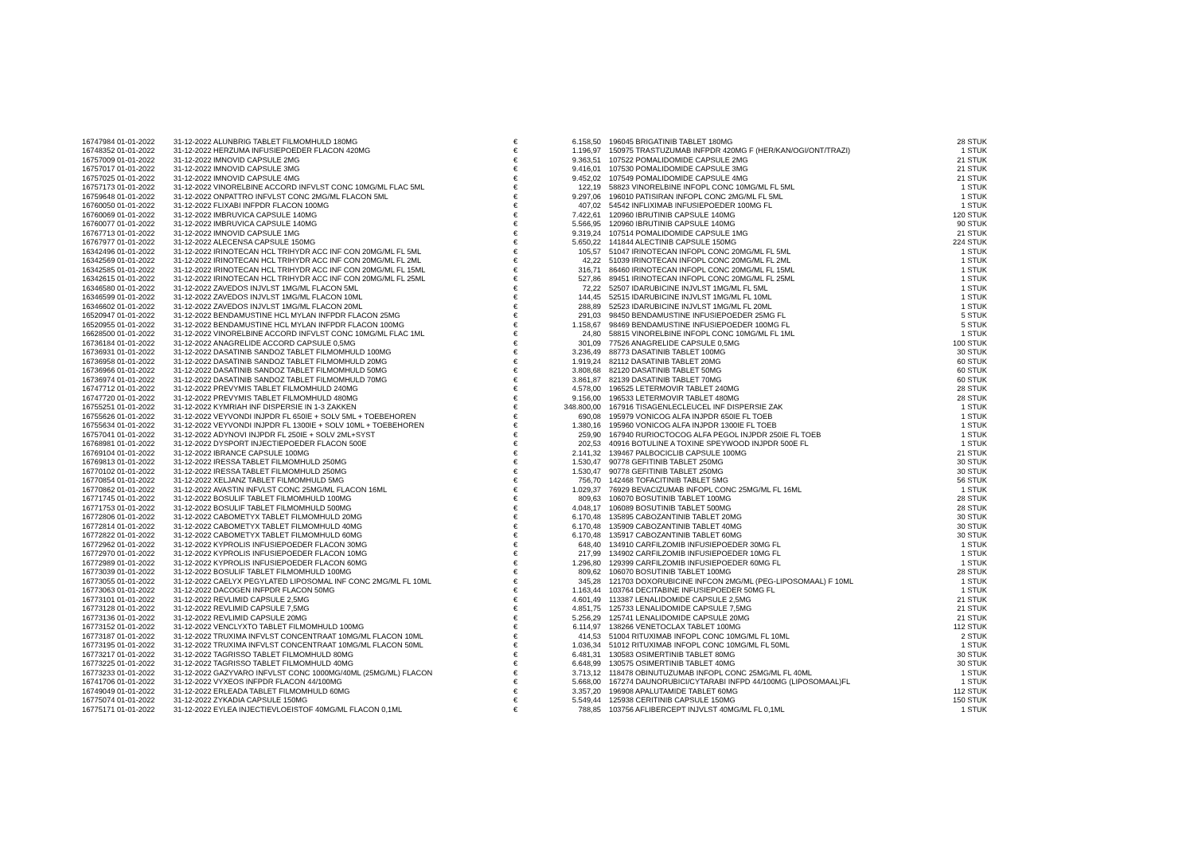| 16747984 01-01-2022 | 31-12-2022 | ALUNBRIG TABLET FILMOMHULD 180MG | € | 6.158,50 | | 196045 BRIGATINIB TABLET 180MG | 28 STUK |
| 16748352 01-01-2022 | 31-12-2022 | HERZUMA INFUSIEPOEDER FLACON 420MG | € | 1.196,97 | | 150975 TRASTUZUMAB INFPDR 420MG F (HER/KAN/OGI/ONT/TRAZI) | 1 STUK |
| 16757009 01-01-2022 | 31-12-2022 | IMNOVID CAPSULE 2MG | € | 9.363,51 | | 107522 POMALIDOMIDE CAPSULE 2MG | 21 STUK |
| 16757017 01-01-2022 | 31-12-2022 | IMNOVID CAPSULE 3MG | € | 9.416,01 | | 107530 POMALIDOMIDE CAPSULE 3MG | 21 STUK |
| 16757025 01-01-2022 | 31-12-2022 | IMNOVID CAPSULE 4MG | € | 9.452,02 | | 107549 POMALIDOMIDE CAPSULE 4MG | 21 STUK |
| 16757173 01-01-2022 | 31-12-2022 | VINORELBINE ACCORD INFVLST CONC 10MG/ML FLAC 5ML | € | 122,19 | | 58823 VINORELBINE INFOPL CONC 10MG/ML FL 5ML | 1 STUK |
| 16759648 01-01-2022 | 31-12-2022 | ONPATTRO INFVLST CONC 2MG/ML FLACON 5ML | € | 9.297,06 | | 196010 PATISIRAN INFOPL CONC 2MG/ML FL 5ML | 1 STUK |
| 16760050 01-01-2022 | 31-12-2022 | FLIXABI INFPDR FLACON 100MG | € | 407,02 | | 54542 INFLIXIMAB INFUSIEPOEDER 100MG FL | 1 STUK |
| 16760069 01-01-2022 | 31-12-2022 | IMBRUVICA CAPSULE 140MG | € | 7.422,61 | | 120960 IBRUTINIB CAPSULE 140MG | 120 STUK |
| 16760077 01-01-2022 | 31-12-2022 | IMBRUVICA CAPSULE 140MG | € | 5.566,95 | | 120960 IBRUTINIB CAPSULE 140MG | 90 STUK |
| 16767713 01-01-2022 | 31-12-2022 | IMNOVID CAPSULE 1MG | € | 9.319,24 | | 107514 POMALIDOMIDE CAPSULE 1MG | 21 STUK |
| 16767977 01-01-2022 | 31-12-2022 | ALECENSA CAPSULE 150MG | € | 5.650,22 | | 141844 ALECTINIB CAPSULE 150MG | 224 STUK |
| 16342496 01-01-2022 | 31-12-2022 | IRINOTECAN HCL TRIHYDR ACC INF CON 20MG/ML FL 5ML | € | 105,57 | | 51047 IRINOTECAN INFOPL CONC 20MG/ML FL 5ML | 1 STUK |
| 16342569 01-01-2022 | 31-12-2022 | IRINOTECAN HCL TRIHYDR ACC INF CON 20MG/ML FL 2ML | € | 42,22 | | 51039 IRINOTECAN INFOPL CONC 20MG/ML FL 2ML | 1 STUK |
| 16342585 01-01-2022 | 31-12-2022 | IRINOTECAN HCL TRIHYDR ACC INF CON 20MG/ML FL 15ML | € | 316,71 | | 86460 IRINOTECAN INFOPL CONC 20MG/ML FL 15ML | 1 STUK |
| 16342615 01-01-2022 | 31-12-2022 | IRINOTECAN HCL TRIHYDR ACC INF CON 20MG/ML FL 25ML | € | 527,86 | | 89451 IRINOTECAN INFOPL CONC 20MG/ML FL 25ML | 1 STUK |
| 16346580 01-01-2022 | 31-12-2022 | ZAVEDOS INJVLST 1MG/ML FLACON 5ML | € | 72,22 | | 52507 IDARUBICINE INJVLST 1MG/ML FL 5ML | 1 STUK |
| 16346599 01-01-2022 | 31-12-2022 | ZAVEDOS INJVLST 1MG/ML FLACON 10ML | € | 144,45 | | 52515 IDARUBICINE INJVLST 1MG/ML FL 10ML | 1 STUK |
| 16346602 01-01-2022 | 31-12-2022 | ZAVEDOS INJVLST 1MG/ML FLACON 20ML | € | 288,89 | | 52523 IDARUBICINE INJVLST 1MG/ML FL 20ML | 1 STUK |
| 16520947 01-01-2022 | 31-12-2022 | BENDAMUSTINE HCL MYLAN INFPDR FLACON 25MG | € | 291,03 | | 98450 BENDAMUSTINE INFUSIEPOEDER 25MG FL | 5 STUK |
| 16520955 01-01-2022 | 31-12-2022 | BENDAMUSTINE HCL MYLAN INFPDR FLACON 100MG | € | 1.158,67 | | 98469 BENDAMUSTINE INFUSIEPOEDER 100MG FL | 5 STUK |
| 16628500 01-01-2022 | 31-12-2022 | VINORELBINE ACCORD INFVLST CONC 10MG/ML FLAC 1ML | € | 24,80 | | 58815 VINORELBINE INFOPL CONC 10MG/ML FL 1ML | 1 STUK |
| 16736184 01-01-2022 | 31-12-2022 | ANAGRELIDE ACCORD CAPSULE 0,5MG | € | 301,09 | | 77526 ANAGRELIDE CAPSULE 0,5MG | 100 STUK |
| 16736931 01-01-2022 | 31-12-2022 | DASATINIB SANDOZ TABLET FILMOMHULD 100MG | € | 3.236,49 | | 88773 DASATINIB TABLET 100MG | 30 STUK |
| 16736958 01-01-2022 | 31-12-2022 | DASATINIB SANDOZ TABLET FILMOMHULD 20MG | € | 1.919,24 | | 82112 DASATINIB TABLET 20MG | 60 STUK |
| 16736966 01-01-2022 | 31-12-2022 | DASATINIB SANDOZ TABLET FILMOMHULD 50MG | € | 3.808,68 | | 82120 DASATINIB TABLET 50MG | 60 STUK |
| 16736974 01-01-2022 | 31-12-2022 | DASATINIB SANDOZ TABLET FILMOMHULD 70MG | € | 3.861,87 | | 82139 DASATINIB TABLET 70MG | 60 STUK |
| 16747712 01-01-2022 | 31-12-2022 | PREVYMIS TABLET FILMOMHULD 240MG | € | 4.578,00 | | 196525 LETERMOVIR TABLET 240MG | 28 STUK |
| 16747720 01-01-2022 | 31-12-2022 | PREVYMIS TABLET FILMOMHULD 480MG | € | 9.156,00 | | 196533 LETERMOVIR TABLET 480MG | 28 STUK |
| 16755251 01-01-2022 | 31-12-2022 | KYMRIAH INF DISPERSIE IN 1-3 ZAKKEN | € | 348.800,00 | | 167916 TISAGENLECLEUCEL INF DISPERSIE ZAK | 1 STUK |
| 16755626 01-01-2022 | 31-12-2022 | VEYVONDI INJPDR FL 650IE + SOLV 5ML + TOEBEHOREN | € | 690,08 | | 195979 VONICOG ALFA INJPDR 650IE FL TOEB | 1 STUK |
| 16755634 01-01-2022 | 31-12-2022 | VEYVONDI INJPDR FL 1300IE + SOLV 10ML + TOEBEHOREN | € | 1.380,16 | | 195960 VONICOG ALFA INJPDR 1300IE FL TOEB | 1 STUK |
| 16757041 01-01-2022 | 31-12-2022 | ADYNOVI INJPDR FL 250IE + SOLV 2ML+SYST | € | 259,90 | | 167940 RURIOCTOCOG ALFA PEGOL INJPDR 250IE FL TOEB | 1 STUK |
| 16768981 01-01-2022 | 31-12-2022 | DYSPORT INJECTIEPOEDER FLACON 500E | € | 202,53 | | 40916 BOTULINE A TOXINE SPEYWOOD INJPDR 500E FL | 1 STUK |
| 16769104 01-01-2022 | 31-12-2022 | IBRANCE CAPSULE 100MG | € | 2.141,32 | | 139467 PALBOCICLIB CAPSULE 100MG | 21 STUK |
| 16769813 01-01-2022 | 31-12-2022 | IRESSA TABLET FILMOMHULD 250MG | € | 1.530,47 | | 90778 GEFITINIB TABLET 250MG | 30 STUK |
| 16770102 01-01-2022 | 31-12-2022 | IRESSA TABLET FILMOMHULD 250MG | € | 1.530,47 | | 90778 GEFITINIB TABLET 250MG | 30 STUK |
| 16770854 01-01-2022 | 31-12-2022 | XELJANZ TABLET FILMOMHULD 5MG | € | 756,70 | | 142468 TOFACITINIB TABLET 5MG | 56 STUK |
| 16770862 01-01-2022 | 31-12-2022 | AVASTIN INFVLST CONC 25MG/ML FLACON 16ML | € | 1.029,37 | | 76929 BEVACIZUMAB INFOPL CONC 25MG/ML FL 16ML | 1 STUK |
| 16771745 01-01-2022 | 31-12-2022 | BOSULIF TABLET FILMOMHULD 100MG | € | 809,63 | | 106070 BOSUTINIB TABLET 100MG | 28 STUK |
| 16771753 01-01-2022 | 31-12-2022 | BOSULIF TABLET FILMOMHULD 500MG | € | 4.048,17 | | 106089 BOSUTINIB TABLET 500MG | 28 STUK |
| 16772806 01-01-2022 | 31-12-2022 | CABOMETYX TABLET FILMOMHULD 20MG | € | 6.170,48 | | 135895 CABOZANTINIB TABLET 20MG | 30 STUK |
| 16772814 01-01-2022 | 31-12-2022 | CABOMETYX TABLET FILMOMHULD 40MG | € | 6.170,48 | | 135909 CABOZANTINIB TABLET 40MG | 30 STUK |
| 16772822 01-01-2022 | 31-12-2022 | CABOMETYX TABLET FILMOMHULD 60MG | € | 6.170,48 | | 135917 CABOZANTINIB TABLET 60MG | 30 STUK |
| 16772962 01-01-2022 | 31-12-2022 | KYPROLIS INFUSIEPOEDER FLACON 30MG | € | 648,40 | | 134910 CARFILZOMIB INFUSIEPOEDER 30MG FL | 1 STUK |
| 16772970 01-01-2022 | 31-12-2022 | KYPROLIS INFUSIEPOEDER FLACON 10MG | € | 217,99 | | 134902 CARFILZOMIB INFUSIEPOEDER 10MG FL | 1 STUK |
| 16772989 01-01-2022 | 31-12-2022 | KYPROLIS INFUSIEPOEDER FLACON 60MG | € | 1.296,80 | | 129399 CARFILZOMIB INFUSIEPOEDER 60MG FL | 1 STUK |
| 16773039 01-01-2022 | 31-12-2022 | BOSULIF TABLET FILMOMHULD 100MG | € | 809,62 | | 106070 BOSUTINIB TABLET 100MG | 28 STUK |
| 16773055 01-01-2022 | 31-12-2022 | CAELYX PEGYLATED LIPOSOMAL INF CONC 2MG/ML FL 10ML | € | 345,28 | | 121703 DOXORUBICINE INFCON 2MG/ML (PEG-LIPOSOMAAL) F 10ML | 1 STUK |
| 16773063 01-01-2022 | 31-12-2022 | DACOGEN INFPDR FLACON 50MG | € | 1.163,44 | | 103764 DECITABINE INFUSIEPOEDER 50MG FL | 1 STUK |
| 16773101 01-01-2022 | 31-12-2022 | REVLIMID CAPSULE 2,5MG | € | 4.601,49 | | 113387 LENALIDOMIDE CAPSULE 2,5MG | 21 STUK |
| 16773128 01-01-2022 | 31-12-2022 | REVLIMID CAPSULE 7,5MG | € | 4.851,75 | | 125733 LENALIDOMIDE CAPSULE 7,5MG | 21 STUK |
| 16773136 01-01-2022 | 31-12-2022 | REVLIMID CAPSULE 20MG | € | 5.256,29 | | 125741 LENALIDOMIDE CAPSULE 20MG | 21 STUK |
| 16773152 01-01-2022 | 31-12-2022 | VENCLYXTO TABLET FILMOMHULD 100MG | € | 6.114,97 | | 138266 VENETOCLAX TABLET 100MG | 112 STUK |
| 16773187 01-01-2022 | 31-12-2022 | TRUXIMA INFVLST CONCENTRAAT 10MG/ML FLACON 10ML | € | 414,53 | | 51004 RITUXIMAB INFOPL CONC 10MG/ML FL 10ML | 2 STUK |
| 16773195 01-01-2022 | 31-12-2022 | TRUXIMA INFVLST CONCENTRAAT 10MG/ML FLACON 50ML | € | 1.036,34 | | 51012 RITUXIMAB INFOPL CONC 10MG/ML FL 50ML | 1 STUK |
| 16773217 01-01-2022 | 31-12-2022 | TAGRISSO TABLET FILMOMHULD 80MG | € | 6.481,31 | | 130583 OSIMERTINIB TABLET 80MG | 30 STUK |
| 16773225 01-01-2022 | 31-12-2022 | TAGRISSO TABLET FILMOMHULD 40MG | € | 6.648,99 | | 130575 OSIMERTINIB TABLET 40MG | 30 STUK |
| 16773233 01-01-2022 | 31-12-2022 | GAZYVARO INFVLST CONC 1000MG/40ML (25MG/ML) FLACON | € | 3.713,12 | | 118478 OBINUTUZUMAB INFOPL CONC 25MG/ML FL 40ML | 1 STUK |
| 16741706 01-01-2022 | 31-12-2022 | VYXEOS INFPDR FLACON 44/100MG | € | 5.668,00 | | 167274 DAUNORUBICI/CYTARABI INFPD 44/100MG (LIPOSOMAAL)FL | 1 STUK |
| 16749049 01-01-2022 | 31-12-2022 | ERLEADA TABLET FILMOMHULD 60MG | € | 3.357,20 | | 196908 APALUTAMIDE TABLET 60MG | 112 STUK |
| 16775074 01-01-2022 | 31-12-2022 | ZYKADIA CAPSULE 150MG | € | 5.549,44 | | 125938 CERITINIB CAPSULE 150MG | 150 STUK |
| 16775171 01-01-2022 | 31-12-2022 | EYLEA INJECTIEVLOEISTOF 40MG/ML FLACON 0,1ML | € | 788,85 | | 103756 AFLIBERCEPT INJVLST 40MG/ML FL 0,1ML | 1 STUK |